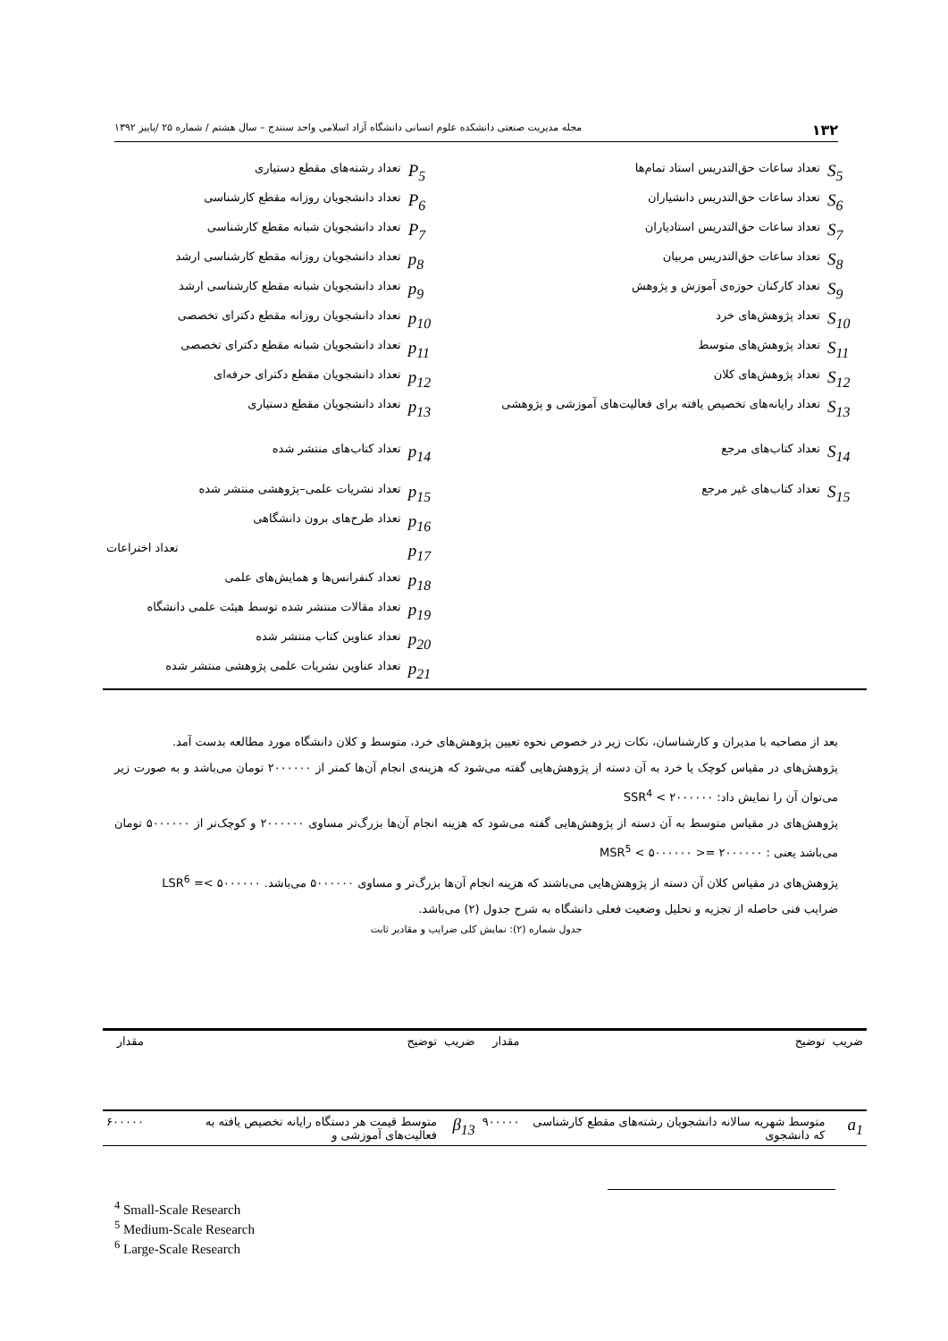۱۳۲ مجله مدیریت صنعتی دانشکده علوم انسانی دانشگاه آزاد اسلامی واحد سنندج – سال هشتم / شماره ۲۵ /پاییز ۱۳۹۲
| S<sub>5</sub> | تعداد ساعات حق‌التدریس استاد تمام‌ها | P<sub>5</sub> | تعداد رشته‌های مقطع دستیاری |
| S<sub>6</sub> | تعداد ساعات حق‌التدریس دانشیاران | P<sub>6</sub> | تعداد دانشجویان روزانه مقطع کارشناسی |
| S<sub>7</sub> | تعداد ساعات حق‌التدریس استادیاران | P<sub>7</sub> | تعداد دانشجویان شبانه مقطع کارشناسی |
| S<sub>8</sub> | تعداد ساعات حق‌التدریس مربیان | p<sub>8</sub> | تعداد دانشجویان روزانه مقطع کارشناسی ارشد |
| S<sub>9</sub> | تعداد کارکنان حوزه‌ی آموزش و پژوهش | p<sub>9</sub> | تعداد دانشجویان شبانه مقطع کارشناسی ارشد |
| S<sub>10</sub> | تعداد پژوهش‌های خرد | p<sub>10</sub> | تعداد دانشجویان روزانه مقطع دکترای تخصصی |
| S<sub>11</sub> | تعداد پژوهش‌های متوسط | p<sub>11</sub> | تعداد دانشجویان شبانه مقطع دکترای تخصصی |
| S<sub>12</sub> | تعداد پژوهش‌های کلان | p<sub>12</sub> | تعداد دانشجویان مقطع دکترای حرفه‌ای |
| S<sub>13</sub> | تعداد رایانه‌های تخصیص یافته برای فعالیت‌های آموزشی و پژوهشی | p<sub>13</sub> | تعداد دانشجویان مقطع دستیاری |
| S<sub>14</sub> | تعداد کتاب‌های مرجع | p<sub>14</sub> | تعداد کتاب‌های منتشر شده |
| S<sub>15</sub> | تعداد کتاب‌های غیر مرجع | p<sub>15</sub> | تعداد نشریات علمی–پژوهشی منتشر شده |
| | | p<sub>16</sub> | تعداد طرح‌های برون دانشگاهی |
| | | p<sub>17</sub> | تعداد اختراعات |
| | | p<sub>18</sub> | تعداد کنفرانس‌ها و همایش‌های علمی |
| | | p<sub>19</sub> | تعداد مقالات منتشر شده توسط هیئت علمی دانشگاه |
| | | p<sub>20</sub> | تعداد عناوین کتاب منتشر شده |
| | | p<sub>21</sub> | تعداد عناوین نشریات علمی پژوهشی منتشر شده |
بعد از مصاحبه با مدیران و کارشناسان، نکات زیر در خصوص نحوه تعیین پژوهش‌های خرد، متوسط و کلان دانشگاه مورد مطالعه بدست آمد.
پژوهش‌های در مقیاس کوچک یا خرد به آن دسته از پژوهش‌هایی گفته می‌شود که هزینه‌ی انجام آن‌ها کمتر از ۲۰۰۰۰۰۰ تومان می‌باشد و به صورت زیر می‌توان آن را نمایش داد: SSR<sup>4</sup> < ۲۰۰۰۰۰۰
پژوهش‌های در مقیاس متوسط به آن دسته از پژوهش‌هایی گفته می‌شود که هزینه انجام آن‌ها بزرگ‌تر مساوی ۲۰۰۰۰۰۰ و کوچک‌تر از ۵۰۰۰۰۰۰ تومان می‌باشد یعنی : ۲۰۰۰۰۰۰ =< MSR<sup>5</sup> < ۵۰۰۰۰۰۰
پژوهش‌های در مقیاس کلان آن دسته از پژوهش‌هایی می‌باشند که هزینه انجام آن‌ها بزرگ‌تر و مساوی ۵۰۰۰۰۰۰ می‌باشد. LSR<sup>6</sup> =< ۵۰۰۰۰۰۰
ضرایب فنی حاصله از تجزیه و تحلیل وضعیت فعلی دانشگاه به شرح جدول (۲) می‌باشد.
جدول شماره (۲): نمایش کلی ضرایب و مقادیر ثابت
| ضریب | توضیح | مقدار | ضریب | توضیح | مقدار |
| --- | --- | --- | --- | --- | --- |
| a<sub>1</sub> | متوسط شهریه سالانه دانشجویان رشته‌های مقطع کارشناسی که دانشجوی | ۹۰۰۰۰۰ | β<sub>13</sub> | متوسط قیمت هر دستگاه رایانه تخصیص یافته به فعالیت‌های آموزشی و | ۶۰۰۰۰۰ |
<sup>4</sup> Small-Scale Research
<sup>5</sup> Medium-Scale Research
<sup>6</sup> Large-Scale Research